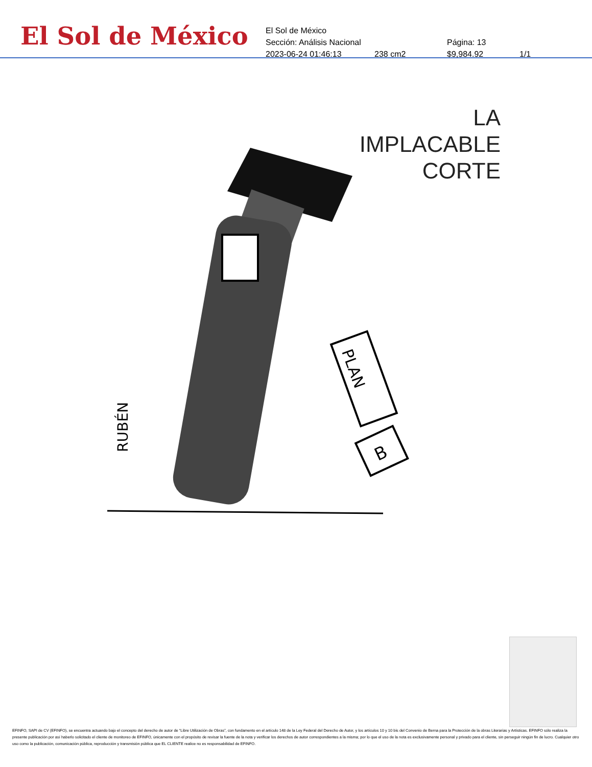El Sol de México
El Sol de México
Sección: Análisis Nacional Página: 13
2023-06-24 01:46:13 238 cm2 $9,984.92 1/1
LA IMPLACABLE
CORTE
PLAN
B
RUBÉN
EFINFO, SAPI de CV (EFINFO), se encuentra actuando bajo el concepto del derecho de autor de “Libre Utilización de Obras”, con fundamento en el artículo 148 de la Ley Federal del Derecho de Autor, y los artículos 10 y 10 bis del Convenio de Berna para la Protección de la obras Literarias y Artísticas. EFINFO sólo realiza la presente publicación por así haberlo solicitado el cliente de monitoreo de EFINFO, únicamente con el propósito de revisar la fuente de la nota y verificar los derechos de autor correspondientes a la misma; por lo que el uso de la nota es exclusivamente personal y privado para el cliente, sin perseguir ningún fin de lucro. Cualquier otro uso como la publicación, comunicación pública, reproducción y transmisión pública que EL CLIENTE realice no es responsabilidad de EFINFO.